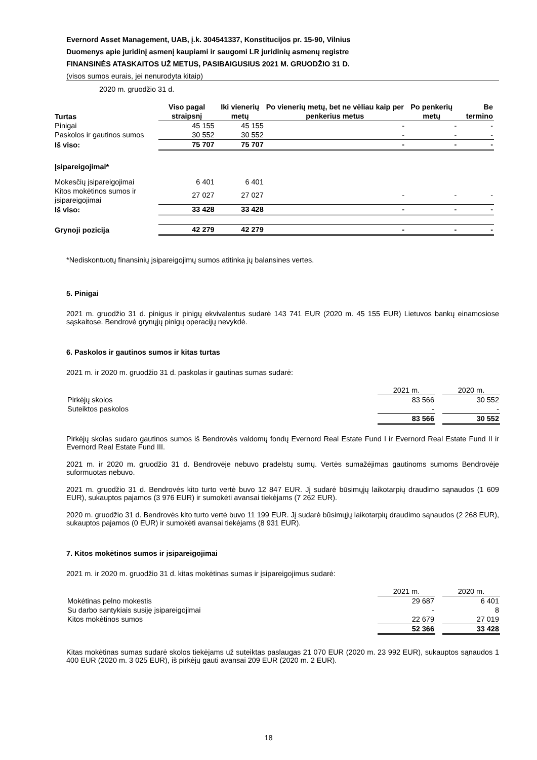Evernord Asset Management, UAB, į.k. 304541337, Konstitucijos pr. 15-90, Vilnius
Duomenys apie juridinį asmenį kaupiami ir saugomi LR juridinių asmenų registre
FINANSINĖS ATASKAITOS UŽ METUS, PASIBAIGUSIUS 2021 M. GRUODŽIO 31 D.
(visos sumos eurais, jei nenurodyta kitaip)
2020 m. gruodžio 31 d.
| Turtas | Viso pagal straipsnį | Iki vienerių metų | Po vienerių metų, bet ne vėliau kaip per penkerius metus | Po penkerių metų | Be termino |
| --- | --- | --- | --- | --- | --- |
| Pinigai | 45 155 | 45 155 | - | - | - |
| Paskolos ir gautinos sumos | 30 552 | 30 552 | - | - | - |
| Iš viso: | 75 707 | 75 707 | - | - | - |
| Įsipareigojimai* | | | | | |
| Mokesčių įsipareigojimai | 6 401 | 6 401 | | | |
| Kitos mokėtinos sumos ir įsipareigojimai | 27 027 | 27 027 | - | - | - |
| Iš viso: | 33 428 | 33 428 | - | - | - |
| Grynoji pozicija | 42 279 | 42 279 | - | - | - |
*Nediskontuotų finansinių įsipareigojimų sumos atitinka jų balansines vertes.
5. Pinigai
2021 m. gruodžio 31 d. pinigus ir pinigų ekvivalentus sudarė 143 741 EUR (2020 m. 45 155 EUR) Lietuvos bankų einamosiose sąskaitose. Bendrovė grynųjų pinigų operacijų nevykdė.
6. Paskolos ir gautinos sumos ir kitas turtas
2021 m. ir 2020 m. gruodžio 31 d. paskolas ir gautinas sumas sudarė:
| | 2021 m. | | 2020 m. |
| Pirkėjų skolos | 83 566 | | 30 552 |
| Suteiktos paskolos | - | | - |
| | 83 566 | | 30 552 |
Pirkėjų skolas sudaro gautinos sumos iš Bendrovės valdomų fondų Evernord Real Estate Fund I ir Evernord Real Estate Fund II ir Evernord Real Estate Fund III.
2021 m. ir 2020 m. gruodžio 31 d. Bendrovėje nebuvo pradelstų sumų. Vertės sumažėjimas gautinoms sumoms Bendrovėje suformuotas nebuvo.
2021 m. gruodžio 31 d. Bendrovės kito turto vertė buvo 12 847 EUR. Jį sudarė būsimųjų laikotarpių draudimo sąnaudos (1 609 EUR), sukauptos pajamos (3 976 EUR) ir sumokėti avansai tiekėjams (7 262 EUR).
2020 m. gruodžio 31 d. Bendrovės kito turto vertė buvo 11 199 EUR. Jį sudarė būsimųjų laikotarpių draudimo sąnaudos (2 268 EUR), sukauptos pajamos (0 EUR) ir sumokėti avansai tiekėjams (8 931 EUR).
7. Kitos mokėtinos sumos ir įsipareigojimai
2021 m. ir 2020 m. gruodžio 31 d. kitas mokėtinas sumas ir įsipareigojimus sudarė:
| | 2021 m. | | 2020 m. |
| Mokėtinas pelno mokestis | 29 687 | | 6 401 |
| Su darbo santykiais susiję įsipareigojimai | - | | 8 |
| Kitos mokėtinos sumos | 22 679 | | 27 019 |
| | 52 366 | | 33 428 |
Kitas mokėtinas sumas sudarė skolos tiekėjams už suteiktas paslaugas 21 070 EUR (2020 m. 23 992 EUR), sukauptos sąnaudos 1 400 EUR (2020 m. 3 025 EUR), iš pirkėjų gauti avansai 209 EUR (2020 m. 2 EUR).
18